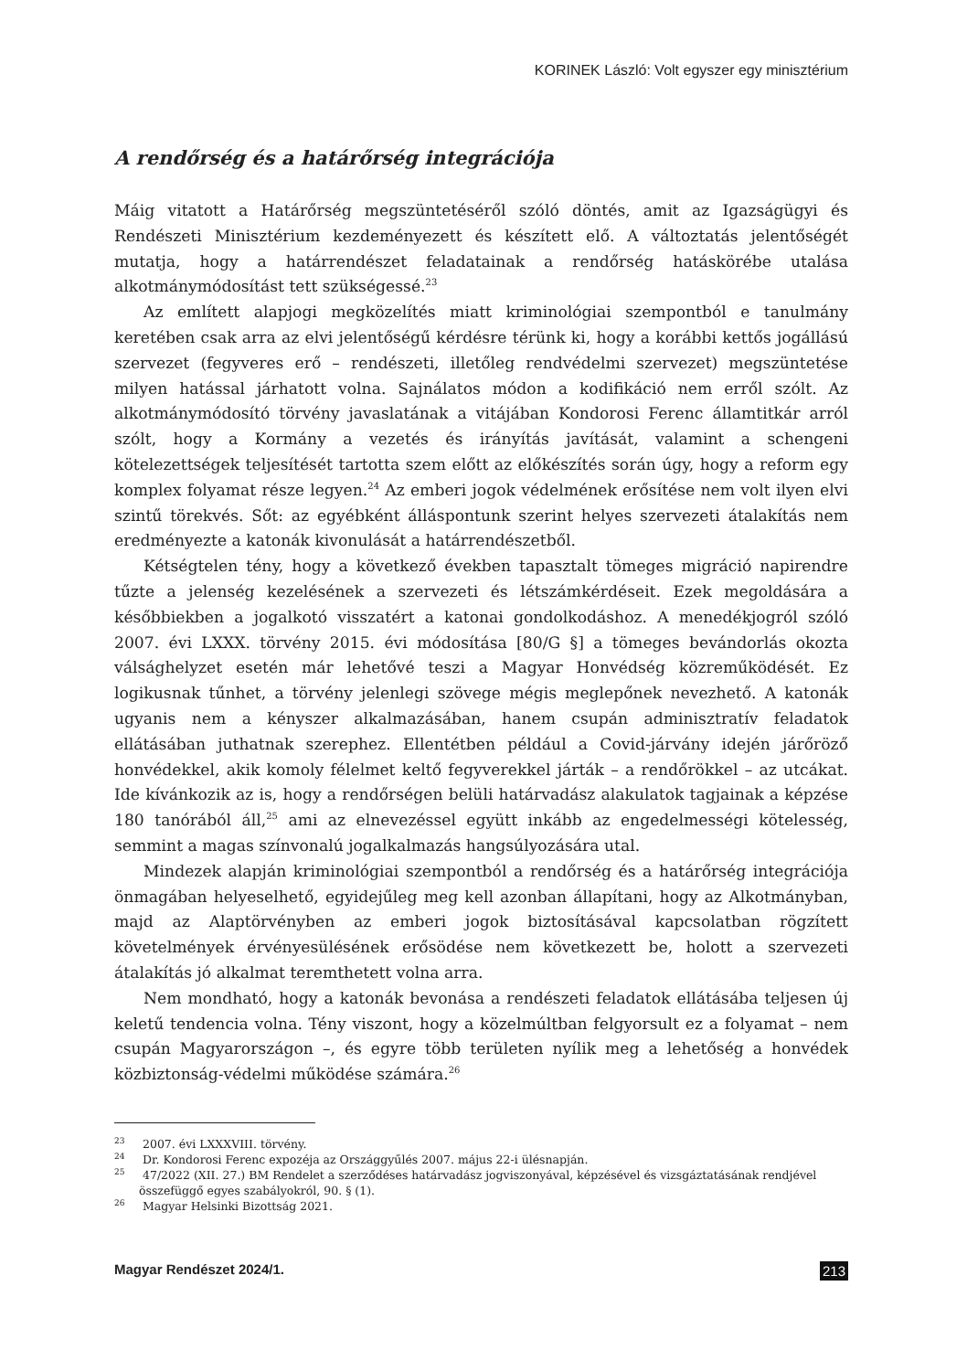KORINEK László: Volt egyszer egy minisztérium
A rendőrség és a határőrség integrációja
Máig vitatott a Határőrség megszüntetéséről szóló döntés, amit az Igazságügyi és Rendészeti Minisztérium kezdeményezett és készített elő. A változtatás jelentőségét mutatja, hogy a határrendészet feladatainak a rendőrség hatáskörébe utalása alkotmánymódosítást tett szükségessé.<sup>23</sup>
Az említett alapjogi megközelítés miatt kriminológiai szempontból e tanulmány keretében csak arra az elvi jelentőségű kérdésre térünk ki, hogy a korábbi kettős jogállású szervezet (fegyveres erő – rendészeti, illetőleg rendvédelmi szervezet) megszüntetése milyen hatással járhatott volna. Sajnálatos módon a kodifikáció nem erről szólt. Az alkotmánymódosító törvény javaslatának a vitájában Kondorosi Ferenc államtitkár arról szólt, hogy a Kormány a vezetés és irányítás javítását, valamint a schengeni kötelezettségek teljesítését tartotta szem előtt az előkészítés során úgy, hogy a reform egy komplex folyamat része legyen.<sup>24</sup> Az emberi jogok védelmének erősítése nem volt ilyen elvi szintű törekvés. Sőt: az egyébként álláspontunk szerint helyes szervezeti átalakítás nem eredményezte a katonák kivonulását a határrendészetből.
Kétségtelen tény, hogy a következő években tapasztalt tömeges migráció napirendre tűzte a jelenség kezelésének a szervezeti és létszámkérdéseit. Ezek megoldására a későbbiekben a jogalkotó visszatért a katonai gondolkodáshoz. A menedékjogról szóló 2007. évi LXXX. törvény 2015. évi módosítása [80/G §] a tömeges bevándorlás okozta válsághelyzet esetén már lehetővé teszi a Magyar Honvédség közreműködését. Ez logikusnak tűnhet, a törvény jelenlegi szövege mégis meglepőnek nevezhető. A katonák ugyanis nem a kényszer alkalmazásában, hanem csupán adminisztratív feladatok ellátásában juthatnak szerephez. Ellentétben például a Covid-járvány idején járőröző honvédekkel, akik komoly félelmet keltő fegyverekkel járták – a rendőrökkel – az utcákat. Ide kívánkozik az is, hogy a rendőrségen belüli határvadász alakulatok tagjainak a képzése 180 tanórából áll,<sup>25</sup> ami az elnevezéssel együtt inkább az engedelmességi kötelesség, semmint a magas színvonalú jogalkalmazás hangsúlyozására utal.
Mindezek alapján kriminológiai szempontból a rendőrség és a határőrség integrációja önmagában helyeselhető, egyidejűleg meg kell azonban állapítani, hogy az Alkotmányban, majd az Alaptörvényben az emberi jogok biztosításával kapcsolatban rögzített követelmények érvényesülésének erősödése nem következett be, holott a szervezeti átalakítás jó alkalmat teremthetett volna arra.
Nem mondható, hogy a katonák bevonása a rendészeti feladatok ellátásába teljesen új keletű tendencia volna. Tény viszont, hogy a közelmúltban felgyorsult ez a folyamat – nem csupán Magyarországon –, és egyre több területen nyílik meg a lehetőség a honvédek közbiztonság-védelmi működése számára.<sup>26</sup>
<sup>23</sup> 2007. évi LXXXVIII. törvény.
<sup>24</sup> Dr. Kondorosi Ferenc expozéja az Országgyűlés 2007. május 22-i ülésnapján.
<sup>25</sup> 47/2022 (XII. 27.) BM Rendelet a szerződéses határvadász jogviszonyával, képzésével és vizsgáztatásának rendjével összefüggő egyes szabályokról, 90. § (1).
<sup>26</sup> Magyar Helsinki Bizottság 2021.
Magyar Rendészet 2024/1. 213